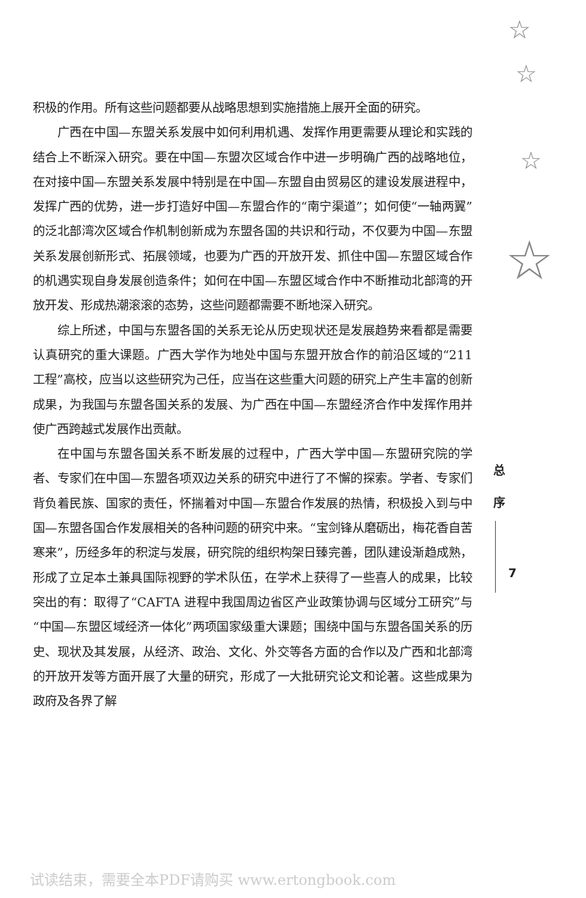☆
☆
☆
☆
积极的作用。所有这些问题都要从战略思想到实施措施上展开全面的研究。
广西在中国—东盟关系发展中如何利用机遇、发挥作用更需要从理论和实践的结合上不断深入研究。要在中国—东盟次区域合作中进一步明确广西的战略地位，在对接中国—东盟关系发展中特别是在中国—东盟自由贸易区的建设发展进程中，发挥广西的优势，进一步打造好中国—东盟合作的“南宁渠道”；如何使“一轴两翼”的泛北部湾次区域合作机制创新成为东盟各国的共识和行动，不仅要为中国—东盟关系发展创新形式、拓展领域，也要为广西的开放开发、抓住中国—东盟区域合作的机遇实现自身发展创造条件；如何在中国—东盟区域合作中不断推动北部湾的开放开发、形成热潮滚滚的态势，这些问题都需要不断地深入研究。
综上所述，中国与东盟各国的关系无论从历史现状还是发展趋势来看都是需要认真研究的重大课题。广西大学作为地处中国与东盟开放合作的前沿区域的“211 工程”高校，应当以这些研究为己任，应当在这些重大问题的研究上产生丰富的创新成果，为我国与东盟各国关系的发展、为广西在中国—东盟经济合作中发挥作用并使广西跨越式发展作出贡献。
在中国与东盟各国关系不断发展的过程中，广西大学中国—东盟研究院的学者、专家们在中国—东盟各项双边关系的研究中进行了不懈的探索。学者、专家们背负着民族、国家的责任，怀揣着对中国—东盟合作发展的热情，积极投入到与中国—东盟各国合作发展相关的各种问题的研究中来。“宝剑锋从磨砺出，梅花香自苦寒来”，历经多年的积淀与发展，研究院的组织构架日臻完善，团队建设渐趋成熟，形成了立足本土兼具国际视野的学术队伍，在学术上获得了一些喜人的成果，比较突出的有：取得了“CAFTA 进程中我国周边省区产业政策协调与区域分工研究”与“中国—东盟区域经济一体化”两项国家级重大课题；围绕中国与东盟各国关系的历史、现状及其发展，从经济、政治、文化、外交等各方面的合作以及广西和北部湾的开放开发等方面开展了大量的研究，形成了一大批研究论文和论著。这些成果为政府及各界了解
总
序
7
试读结束，需要全本PDF请购买 www.ertongbook.com